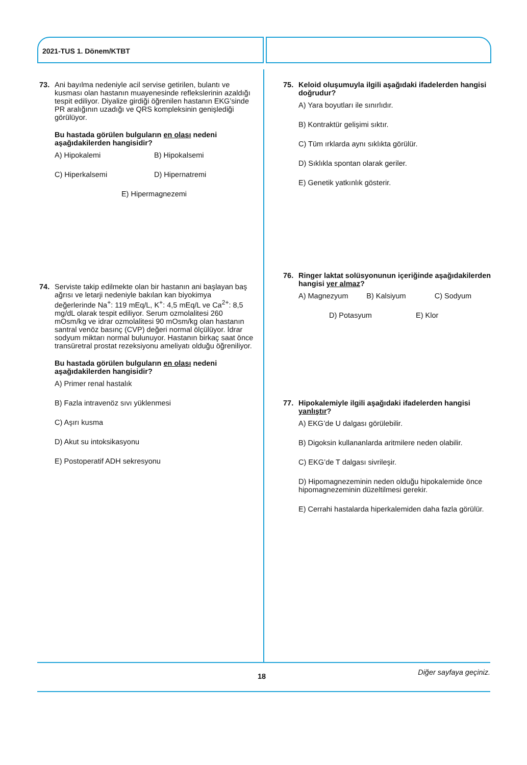2021-TUS 1. Dönem/KTBT
73. Ani bayılma nedeniyle acil servise getirilen, bulantı ve kusması olan hastanın muayenesinde reflekslerinin azaldığı tespit ediliyor. Diyalize girdiği öğrenilen hastanın EKG’sinde PR aralığının uzadığı ve QRS kompleksinin genişlediği görülüyor.
Bu hastada görülen bulguların en olası nedeni aşağıdakilerden hangisidir?
A) Hipokalemi B) Hipokalsemi
C) Hiperkalsemi D) Hipernatremi
E) Hipermagnezemi
74. Serviste takip edilmekte olan bir hastanın ani başlayan baş ağrısı ve letarji nedeniyle bakılan kan biyokimya değerlerinde Na<sup>+</sup>: 119 mEq/L, K<sup>+</sup>: 4,5 mEq/L ve Ca<sup>2+</sup>: 8,5 mg/dL olarak tespit ediliyor. Serum ozmolalitesi 260 mOsm/kg ve idrar ozmolalitesi 90 mOsm/kg olan hastanın santral venöz basınç (CVP) değeri normal ölçülüyor. İdrar sodyum miktarı normal bulunuyor. Hastanın birkaç saat önce transüretral prostat rezeksiyonu ameliyatı olduğu öğreniliyor.
Bu hastada görülen bulguların en olası nedeni aşağıdakilerden hangisidir?
A) Primer renal hastalık
B) Fazla intravenöz sıvı yüklenmesi
C) Aşırı kusma
D) Akut su intoksikasyonu
E) Postoperatif ADH sekresyonu
75. Keloid oluşumuyla ilgili aşağıdaki ifadelerden hangisi doğrudur?
A) Yara boyutları ile sınırlıdır.
B) Kontraktür gelişimi sıktır.
C) Tüm ırklarda aynı sıklıkta görülür.
D) Sıklıkla spontan olarak geriler.
E) Genetik yatkınlık gösterir.
76. Ringer laktat solüsyonunun içeriğinde aşağıdakilerden hangisi yer almaz?
A) Magnezyum B) Kalsiyum C) Sodyum
D) Potasyum E) Klor
77. Hipokalemiyle ilgili aşağıdaki ifadelerden hangisi yanlıştır?
A) EKG’de U dalgası görülebilir.
B) Digoksin kullananlarda aritmilere neden olabilir.
C) EKG’de T dalgası sivrileşir.
D) Hipomagnezeminin neden olduğu hipokalemide önce hipomagnezeminin düzeltilmesi gerekir.
E) Cerrahi hastalarda hiperkalemiden daha fazla görülür.
Diğer sayfaya geçiniz. 18